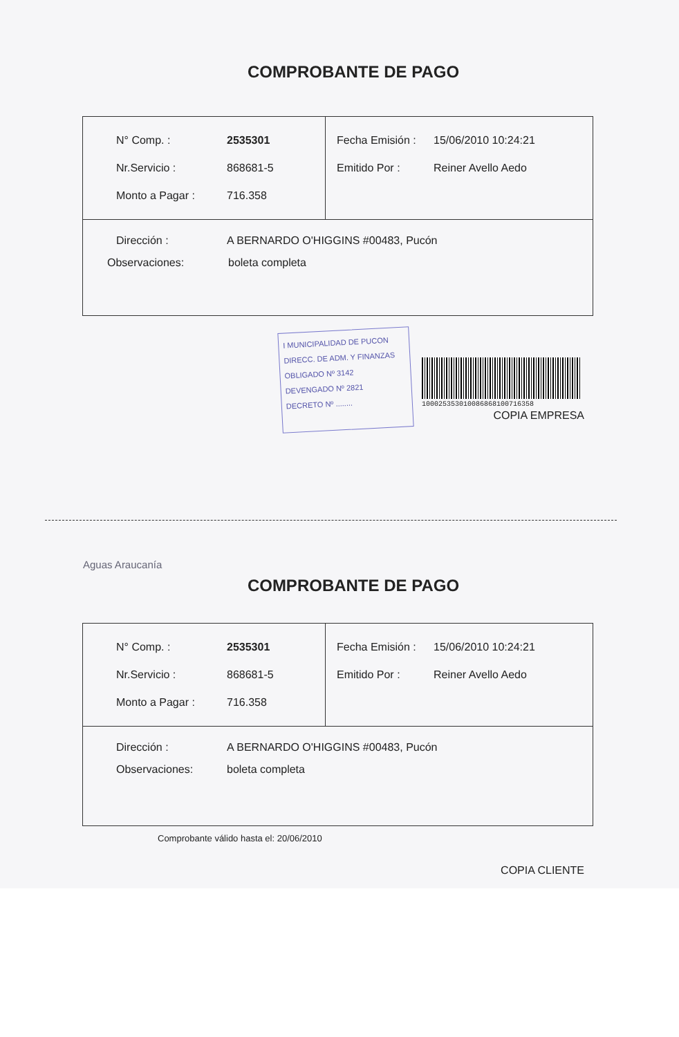COMPROBANTE DE PAGO
| N° Comp. : 2535301 Nr.Servicio : 868681-5 Monto a Pagar : 716.358 | Fecha Emisión : 15/06/2010 10:24:21 Emitido Por : Reiner Avello Aedo |
| Dirección : A BERNARDO O'HIGGINS #00483, Pucón Observaciones: boleta completa | |
I MUNICIPALIDAD DE PUCON
DIRECC. DE ADM. Y FINANZAS
OBLIGADO Nº 3142
DEVENGADO Nº 2821
DECRETO Nº ........
10002535301008686810071635­8
COPIA EMPRESA
Aguas Araucanía
COMPROBANTE DE PAGO
| N° Comp. : 2535301 Nr.Servicio : 868681-5 Monto a Pagar : 716.358 | Fecha Emisión : 15/06/2010 10:24:21 Emitido Por : Reiner Avello Aedo |
| Dirección : A BERNARDO O'HIGGINS #00483, Pucón Observaciones: boleta completa | |
Comprobante válido hasta el: 20/06/2010
COPIA CLIENTE